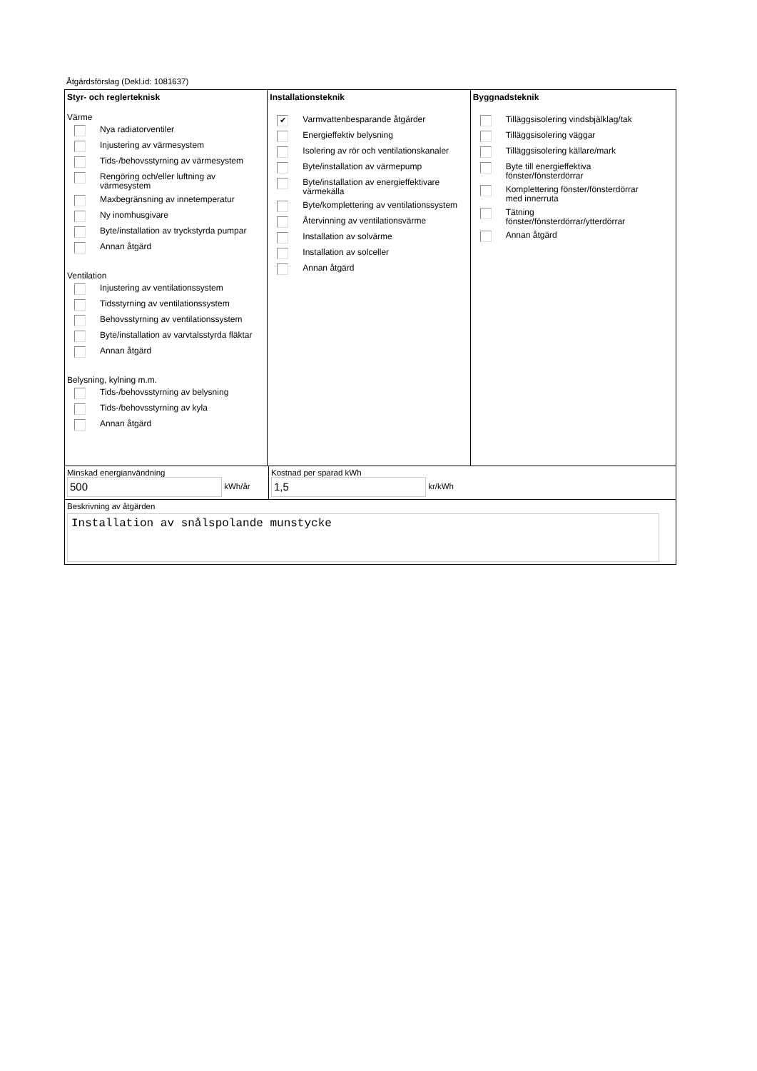Åtgärdsförslag (Dekl.id: 1081637)
Styr- och reglerteknisk
Värme
Nya radiatorventiler
Injustering av värmesystem
Tids-/behovsstyrning av värmesystem
Rengöring och/eller luftning av
värmesystem
Maxbegränsning av innetemperatur
Ny inomhusgivare
Byte/installation av tryckstyrda pumpar
Annan åtgärd
Ventilation
Injustering av ventilationssystem
Tidsstyrning av ventilationssystem
Behovsstyrning av ventilationssystem
Byte/installation av varvtalsstyrda fläktar
Annan åtgärd
Belysning, kylning m.m.
Tids-/behovsstyrning av belysning
Tids-/behovsstyrning av kyla
Annan åtgärd
Installationsteknik
✔ Varmvattenbesparande åtgärder
Energieffektiv belysning
Isolering av rör och ventilationskanaler
Byte/installation av värmepump
Byte/installation av energieffektivare
värmekälla
Byte/komplettering av ventilationssystem
Återvinning av ventilationsvärme
Installation av solvärme
Installation av solceller
Annan åtgärd
Byggnadsteknik
Tilläggsisolering vindsbjälklag/tak
Tilläggsisolering väggar
Tilläggsisolering källare/mark
Byte till energieffektiva
fönster/fönsterdörrar
Komplettering fönster/fönsterdörrar
med innerruta
Tätning
fönster/fönsterdörrar/ytterdörrar
Annan åtgärd
Minskad energianvändning
500 kWh/år
Kostnad per sparad kWh
1,5 kr/kWh
Beskrivning av åtgärden
Installation av snålspolande munstycke